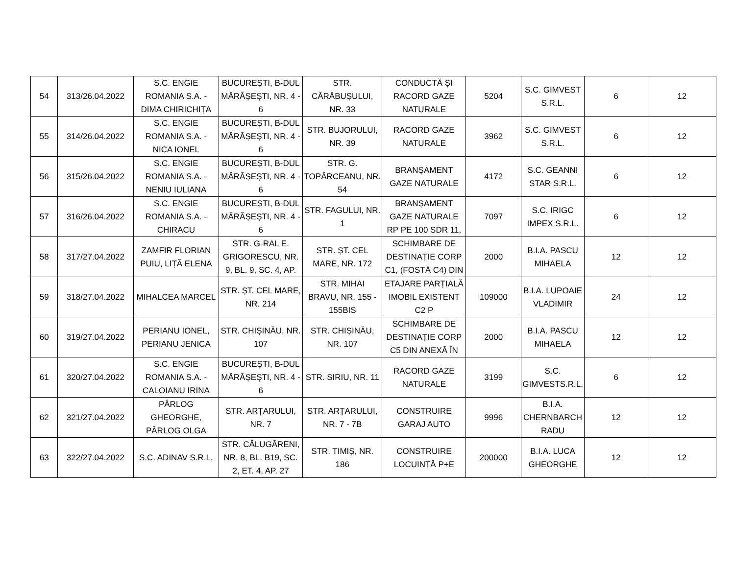| 54 | 313/26.04.2022 | S.C. ENGIE ROMANIA S.A. - DIMA CHIRICHIȚA | BUCUREȘTI, B-DUL MĂRĂȘEȘTI, NR. 4 - 6 | STR. CĂRĂBUȘULUI, NR. 33 | CONDUCTĂ ȘI RACORD GAZE NATURALE | 5204 | S.C. GIMVEST S.R.L. | 6 | 12 |
| 55 | 314/26.04.2022 | S.C. ENGIE ROMANIA S.A. - NICA IONEL | BUCUREȘTI, B-DUL MĂRĂȘEȘTI, NR. 4 - 6 | STR. BUJORULUI, NR. 39 | RACORD GAZE NATURALE | 3962 | S.C. GIMVEST S.R.L. | 6 | 12 |
| 56 | 315/26.04.2022 | S.C. ENGIE ROMANIA S.A. - NENIU IULIANA | BUCUREȘTI, B-DUL MĂRĂȘEȘTI, NR. 4 - 6 | STR. G. TOPÂRCEANU, NR. 54 | BRANȘAMENT GAZE NATURALE | 4172 | S.C. GEANNI STAR S.R.L. | 6 | 12 |
| 57 | 316/26.04.2022 | S.C. ENGIE ROMANIA S.A. - CHIRACU | BUCUREȘTI, B-DUL MĂRĂȘEȘTI, NR. 4 - 6 | STR. FAGULUI, NR. 1 | BRANȘAMENT GAZE NATURALE RP PE 100 SDR 11, | 7097 | S.C. IRIGC IMPEX S.R.L. | 6 | 12 |
| 58 | 317/27.04.2022 | ZAMFIR FLORIAN PUIU, LIȚĂ ELENA | STR. G-RAL E. GRIGORESCU, NR. 9, BL. 9, SC. 4, AP. | STR. ȘT. CEL MARE, NR. 172 | SCHIMBARE DE DESTINAȚIE CORP C1, (FOSTĂ C4) DIN | 2000 | B.I.A. PASCU MIHAELA | 12 | 12 |
| 59 | 318/27.04.2022 | MIHALCEA MARCEL | STR. ȘT. CEL MARE, NR. 214 | STR. MIHAI BRAVU, NR. 155 - 155BIS | ETAJARE PARȚIALĂ IMOBIL EXISTENT C2 P | 109000 | B.I.A. LUPOAIE VLADIMIR | 24 | 12 |
| 60 | 319/27.04.2022 | PERIANU IONEL, PERIANU JENICA | STR. CHIȘINĂU, NR. 107 | STR. CHIȘINĂU, NR. 107 | SCHIMBARE DE DESTINAȚIE CORP C5 DIN ANEXĂ ÎN | 2000 | B.I.A. PASCU MIHAELA | 12 | 12 |
| 61 | 320/27.04.2022 | S.C. ENGIE ROMANIA S.A. - CALOIANU IRINA | BUCUREȘTI, B-DUL MĂRĂȘEȘTI, NR. 4 - 6 | STR. SIRIU, NR. 11 | RACORD GAZE NATURALE | 3199 | S.C. GIMVESTS.R.L. | 6 | 12 |
| 62 | 321/27.04.2022 | PÂRLOG GHEORGHE, PÂRLOG OLGA | STR. ARȚARULUI, NR. 7 | STR. ARȚARULUI, NR. 7 - 7B | CONSTRUIRE GARAJ AUTO | 9996 | B.I.A. CHERNBARCH RADU | 12 | 12 |
| 63 | 322/27.04.2022 | S.C. ADINAV S.R.L. | STR. CĂLUGĂRENI, NR. 8, BL. B19, SC. 2, ET. 4, AP. 27 | STR. TIMIȘ, NR. 186 | CONSTRUIRE LOCUINȚĂ P+E | 200000 | B.I.A. LUCA GHEORGHE | 12 | 12 |